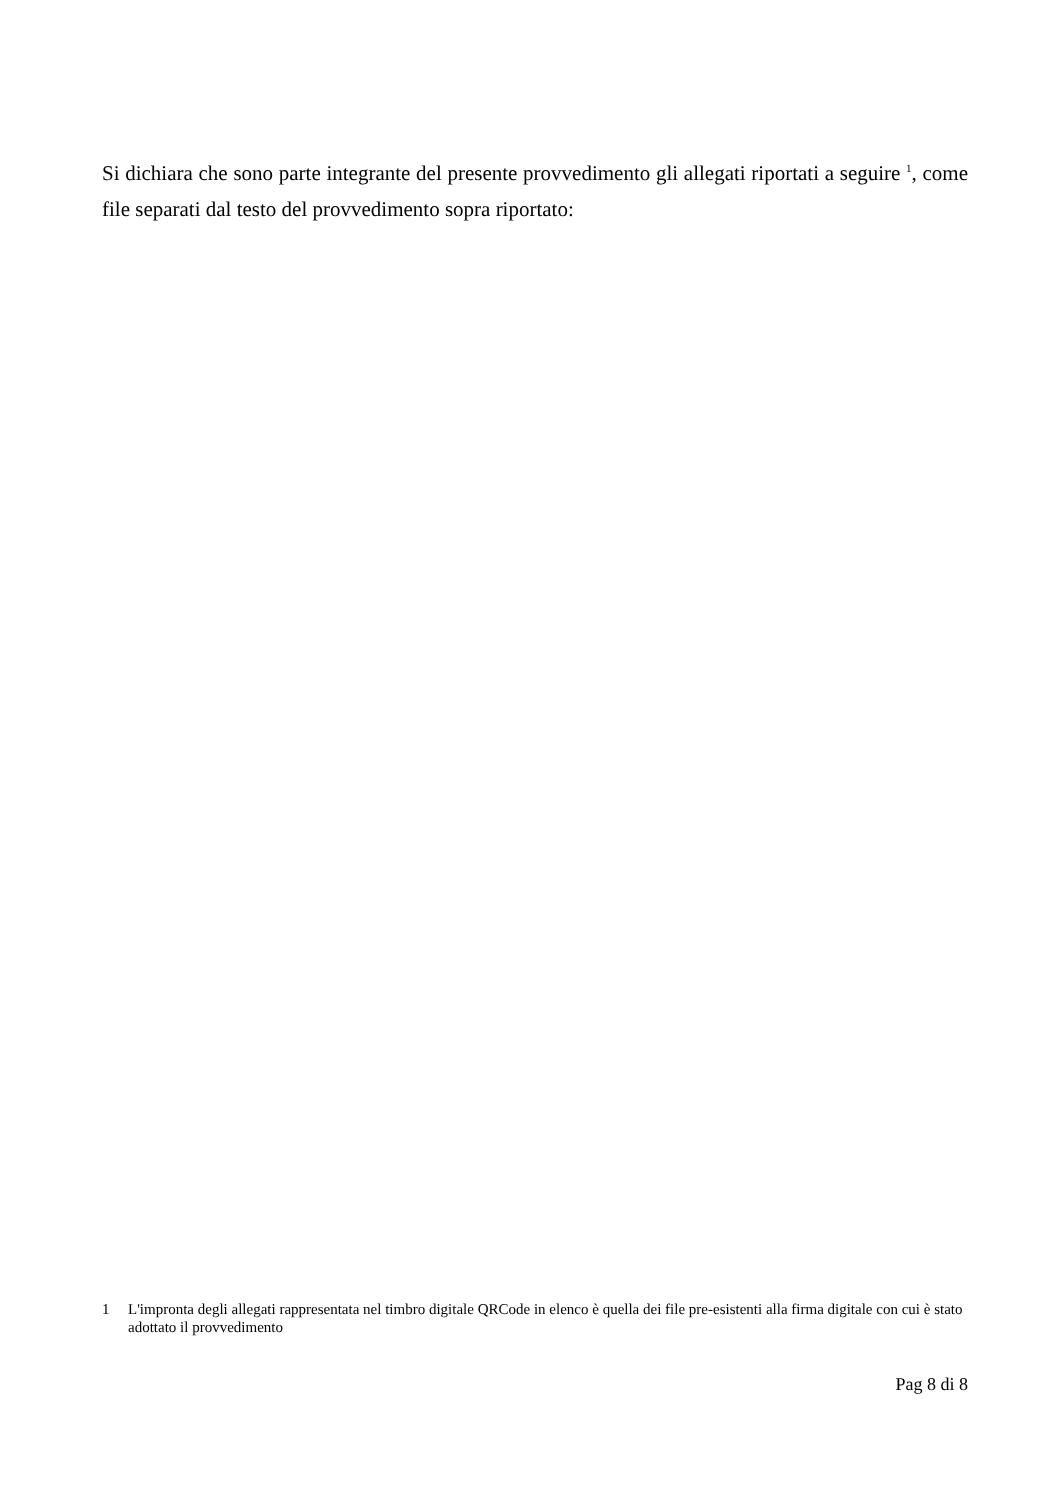Si dichiara che sono parte integrante del presente provvedimento gli allegati riportati a seguire <sup>1</sup>, come file separati dal testo del provvedimento sopra riportato:
1 L'impronta degli allegati rappresentata nel timbro digitale QRCode in elenco è quella dei file pre-esistenti alla firma digitale con cui è stato adottato il provvedimento
Pag 8 di 8